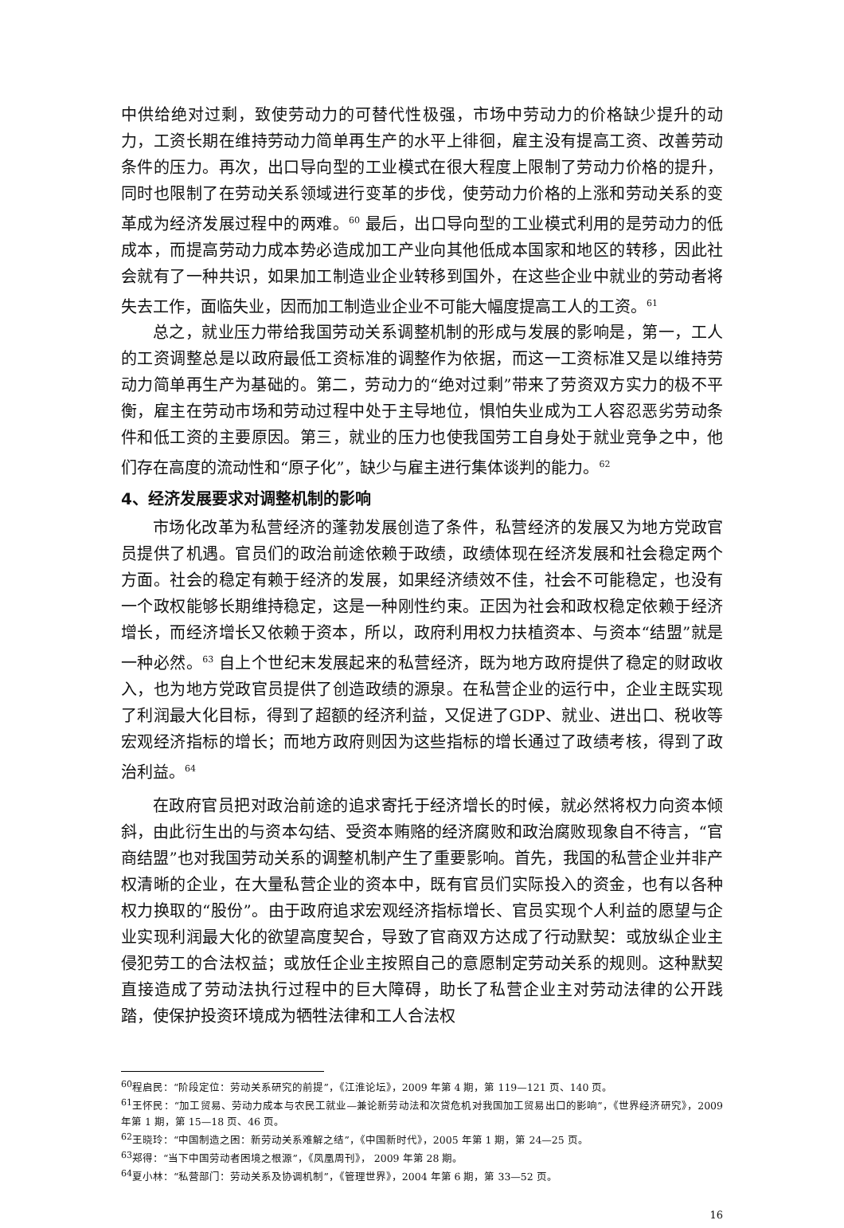中供给绝对过剩，致使劳动力的可替代性极强，市场中劳动力的价格缺少提升的动力，工资长期在维持劳动力简单再生产的水平上徘徊，雇主没有提高工资、改善劳动条件的压力。再次，出口导向型的工业模式在很大程度上限制了劳动力价格的提升，同时也限制了在劳动关系领域进行变革的步伐，使劳动力价格的上涨和劳动关系的变革成为经济发展过程中的两难。<sup>60</sup> 最后，出口导向型的工业模式利用的是劳动力的低成本，而提高劳动力成本势必造成加工产业向其他低成本国家和地区的转移，因此社会就有了一种共识，如果加工制造业企业转移到国外，在这些企业中就业的劳动者将失去工作，面临失业，因而加工制造业企业不可能大幅度提高工人的工资。<sup>61</sup>
总之，就业压力带给我国劳动关系调整机制的形成与发展的影响是，第一，工人的工资调整总是以政府最低工资标准的调整作为依据，而这一工资标准又是以维持劳动力简单再生产为基础的。第二，劳动力的“绝对过剩”带来了劳资双方实力的极不平衡，雇主在劳动市场和劳动过程中处于主导地位，惧怕失业成为工人容忍恶劣劳动条件和低工资的主要原因。第三，就业的压力也使我国劳工自身处于就业竞争之中，他们存在高度的流动性和“原子化”，缺少与雇主进行集体谈判的能力。<sup>62</sup>
4、经济发展要求对调整机制的影响
市场化改革为私营经济的蓬勃发展创造了条件，私营经济的发展又为地方党政官员提供了机遇。官员们的政治前途依赖于政绩，政绩体现在经济发展和社会稳定两个方面。社会的稳定有赖于经济的发展，如果经济绩效不佳，社会不可能稳定，也没有一个政权能够长期维持稳定，这是一种刚性约束。正因为社会和政权稳定依赖于经济增长，而经济增长又依赖于资本，所以，政府利用权力扶植资本、与资本“结盟”就是一种必然。<sup>63</sup> 自上个世纪末发展起来的私营经济，既为地方政府提供了稳定的财政收入，也为地方党政官员提供了创造政绩的源泉。在私营企业的运行中，企业主既实现了利润最大化目标，得到了超额的经济利益，又促进了GDP、就业、进出口、税收等宏观经济指标的增长；而地方政府则因为这些指标的增长通过了政绩考核，得到了政治利益。<sup>64</sup>
在政府官员把对政治前途的追求寄托于经济增长的时候，就必然将权力向资本倾斜，由此衍生出的与资本勾结、受资本贿赂的经济腐败和政治腐败现象自不待言，“官商结盟”也对我国劳动关系的调整机制产生了重要影响。首先，我国的私营企业并非产权清晰的企业，在大量私营企业的资本中，既有官员们实际投入的资金，也有以各种权力换取的“股份”。由于政府追求宏观经济指标增长、官员实现个人利益的愿望与企业实现利润最大化的欲望高度契合，导致了官商双方达成了行动默契：或放纵企业主侵犯劳工的合法权益；或放任企业主按照自己的意愿制定劳动关系的规则。这种默契直接造成了劳动法执行过程中的巨大障碍，助长了私营企业主对劳动法律的公开践踏，使保护投资环境成为牺牲法律和工人合法权
<sup>60</sup> 程启民：“阶段定位：劳动关系研究的前提”，《江淮论坛》，2009 年第 4 期，第 119—121 页、140 页。
<sup>61</sup> 王怀民：“加工贸易、劳动力成本与农民工就业—兼论新劳动法和次贷危机对我国加工贸易出口的影响”，《世界经济研究》，2009 年第 1 期，第 15—18 页、46 页。
<sup>62</sup> 王晓玲：“中国制造之困：新劳动关系难解之结”，《中国新时代》，2005 年第 1 期，第 24—25 页。
<sup>63</sup> 郑得：“当下中国劳动者困境之根源”，《凤凰周刊》， 2009 年第 28 期。
<sup>64</sup> 夏小林：“私营部门：劳动关系及协调机制”，《管理世界》，2004 年第 6 期，第 33—52 页。
16